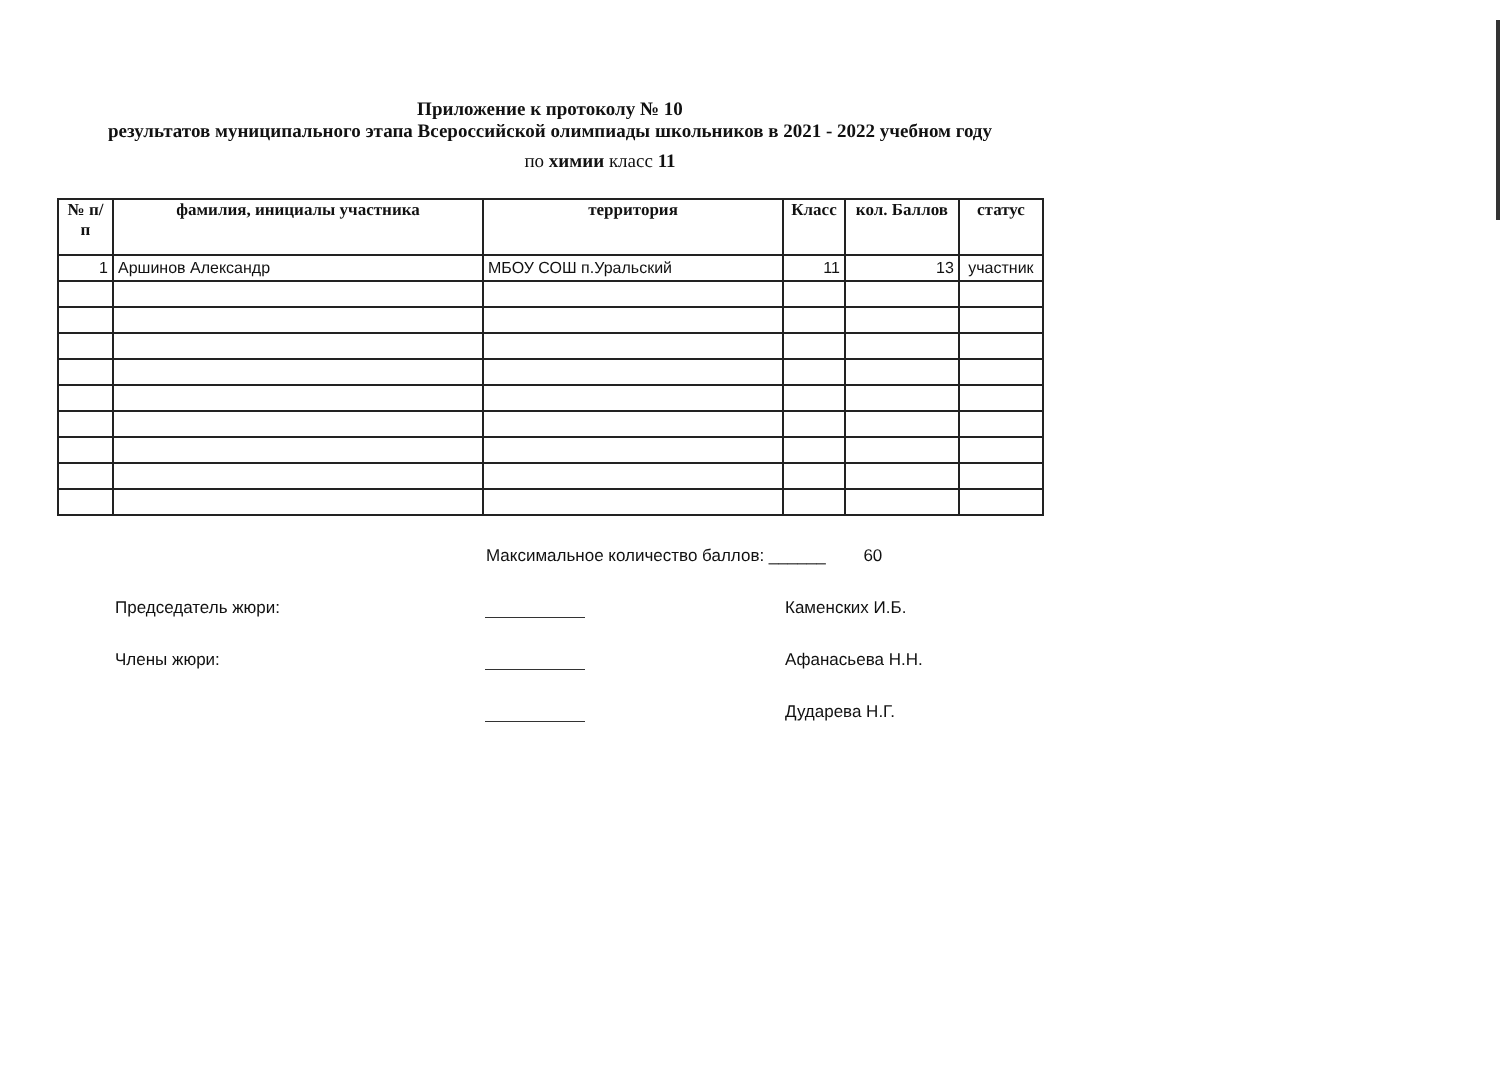Приложение к протоколу № 10
результатов муниципального этапа Всероссийской олимпиады школьников в 2021 - 2022 учебном году
по химии класс 11
| № п/п | фамилия, инициалы участника | территория | Класс | кол. Баллов | статус |
| --- | --- | --- | --- | --- | --- |
| 1 | Аршинов Александр | МБОУ СОШ п.Уральский | 11 | 13 | участник |
Максимальное количество баллов: ______ 60
Председатель жюри:
Каменских И.Б.
Члены жюри:
Афанасьева Н.Н.
Дударева Н.Г.